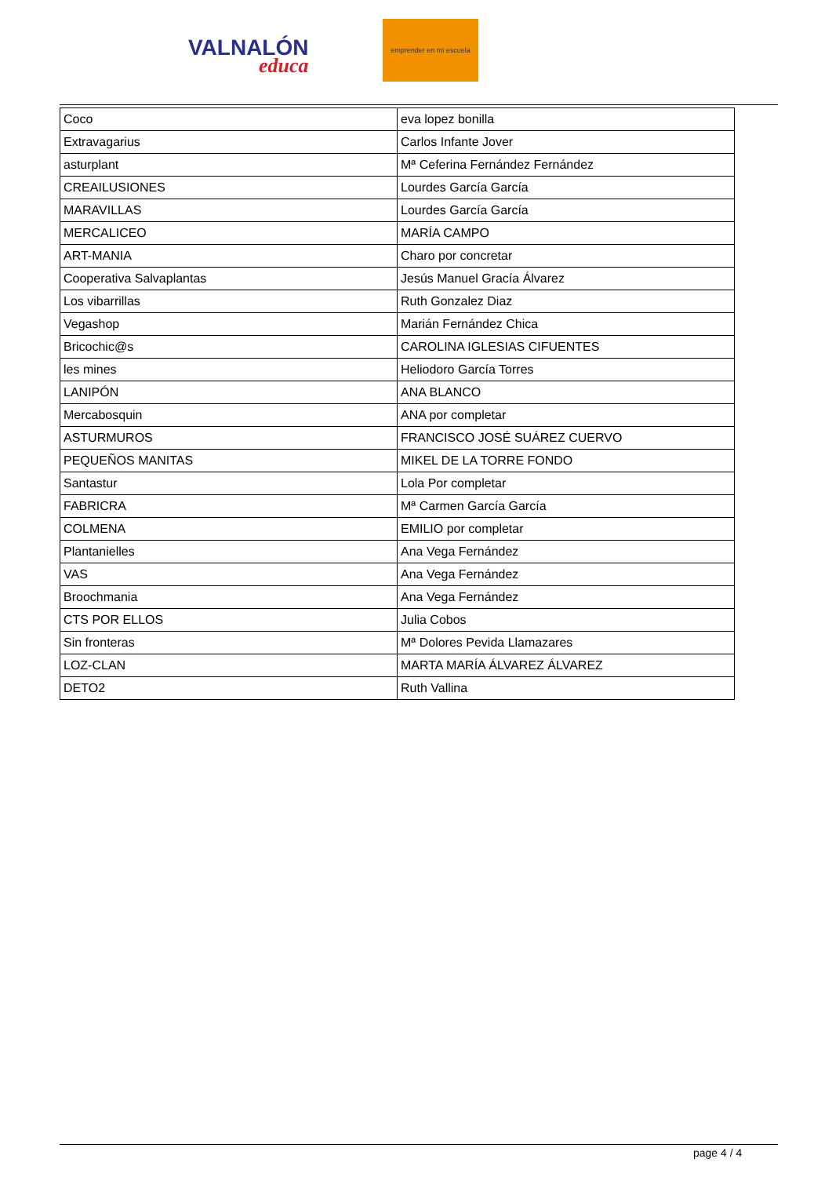VALNALÓN
educa
emprender en mi escuela
| Coco | eva lopez bonilla |
| Extravagarius | Carlos Infante Jover |
| asturplant | Mª Ceferina Fernández Fernández |
| CREAILUSIONES | Lourdes García García |
| MARAVILLAS | Lourdes García García |
| MERCALICEO | MARÍA CAMPO |
| ART-MANIA | Charo por concretar |
| Cooperativa Salvaplantas | Jesús Manuel Gracía Álvarez |
| Los vibarrillas | Ruth Gonzalez Diaz |
| Vegashop | Marián Fernández Chica |
| Bricochic@s | CAROLINA IGLESIAS CIFUENTES |
| les mines | Heliodoro García Torres |
| LANIPÓN | ANA BLANCO |
| Mercabosquin | ANA por completar |
| ASTURMUROS | FRANCISCO JOSÉ SUÁREZ CUERVO |
| PEQUEÑOS MANITAS | MIKEL DE LA TORRE FONDO |
| Santastur | Lola Por completar |
| FABRICRA | Mª Carmen García García |
| COLMENA | EMILIO por completar |
| Plantanielles | Ana Vega Fernández |
| VAS | Ana Vega Fernández |
| Broochmania | Ana Vega Fernández |
| CTS POR ELLOS | Julia Cobos |
| Sin fronteras | Mª Dolores Pevida Llamazares |
| LOZ-CLAN | MARTA MARÍA ÁLVAREZ ÁLVAREZ |
| DETO2 | Ruth Vallina |
page 4 / 4